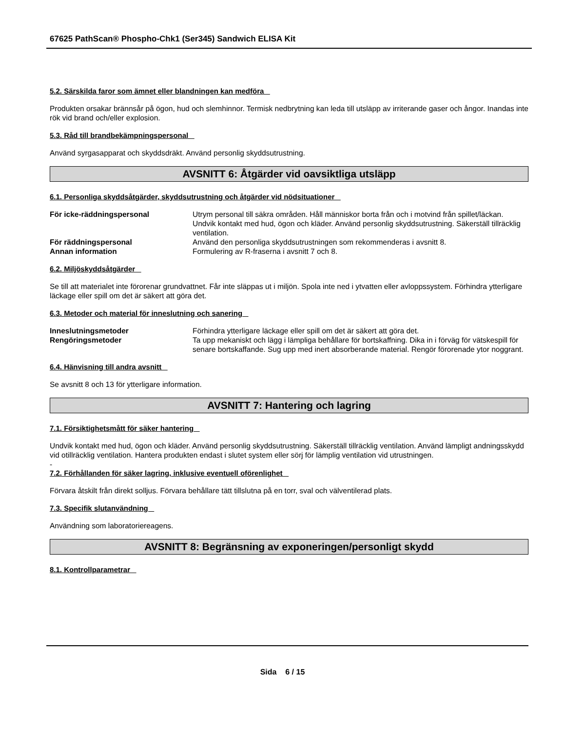67625 PathScan® Phospho-Chk1 (Ser345) Sandwich ELISA Kit
5.2. Särskilda faror som ämnet eller blandningen kan medföra
Produkten orsakar brännsår på ögon, hud och slemhinnor. Termisk nedbrytning kan leda till utsläpp av irriterande gaser och ångor. Inandas inte rök vid brand och/eller explosion.
5.3. Råd till brandbekämpningspersonal
Använd syrgasapparat och skyddsdräkt. Använd personlig skyddsutrustning.
AVSNITT 6: Åtgärder vid oavsiktliga utsläpp
6.1. Personliga skyddsåtgärder, skyddsutrustning och åtgärder vid nödsituationer
| För icke-räddningspersonal | Utrym personal till säkra områden. Håll människor borta från och i motvind från spillet/läckan. Undvik kontakt med hud, ögon och kläder. Använd personlig skyddsutrustning. Säkerställ tillräcklig ventilation. |
| För räddningspersonal | Använd den personliga skyddsutrustningen som rekommenderas i avsnitt 8. |
| Annan information | Formulering av R-fraserna i avsnitt 7 och 8. |
6.2. Miljöskyddsåtgärder
Se till att materialet inte förorenar grundvattnet. Får inte släppas ut i miljön. Spola inte ned i ytvatten eller avloppssystem. Förhindra ytterligare läckage eller spill om det är säkert att göra det.
6.3. Metoder och material för inneslutning och sanering
| Inneslutningsmetoder | Förhindra ytterligare läckage eller spill om det är säkert att göra det. |
| Rengöringsmetoder | Ta upp mekaniskt och lägg i lämpliga behållare för bortskaffning. Dika in i förväg för vätskespill för senare bortskaffande. Sug upp med inert absorberande material. Rengör förorenade ytor noggrant. |
6.4. Hänvisning till andra avsnitt
Se avsnitt 8 och 13 för ytterligare information.
AVSNITT 7: Hantering och lagring
7.1. Försiktighetsmått för säker hantering
Undvik kontakt med hud, ögon och kläder. Använd personlig skyddsutrustning. Säkerställ tillräcklig ventilation. Använd lämpligt andningsskydd vid otillräcklig ventilation. Hantera produkten endast i slutet system eller sörj för lämplig ventilation vid utrustningen.
-
7.2. Förhållanden för säker lagring, inklusive eventuell oförenlighet
Förvara åtskilt från direkt solljus. Förvara behållare tätt tillslutna på en torr, sval och välventilerad plats.
7.3. Specifik slutanvändning
Användning som laboratoriereagens.
AVSNITT 8: Begränsning av exponeringen/personligt skydd
8.1. Kontrollparametrar
Sida 6 / 15